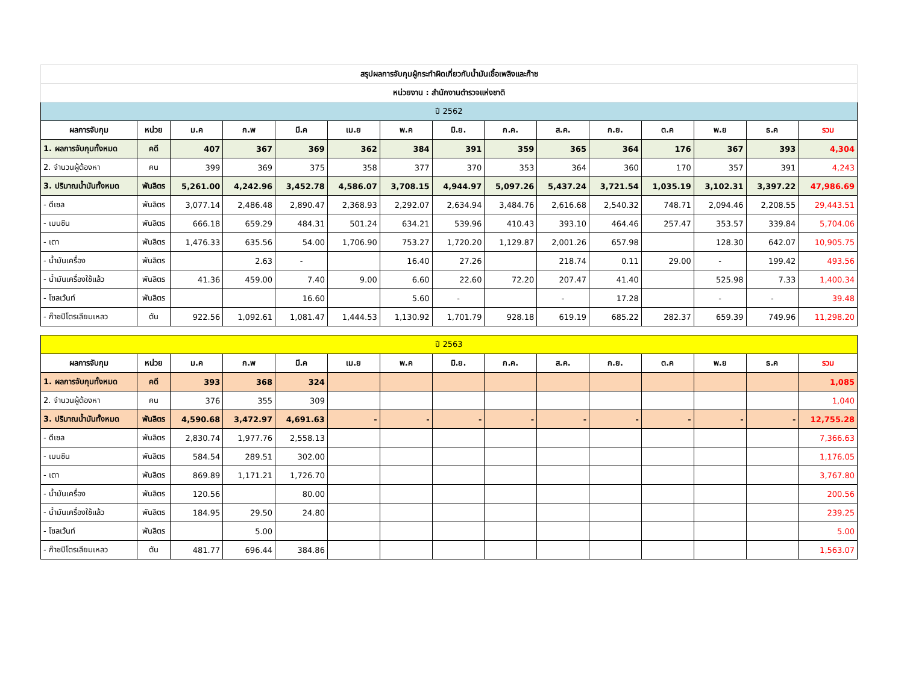| สรุปผลการจับกุมผู้กระทำผิดเกี่ยวกับน้ำมันเชื้อเพลิงและก๊าซ | | | | | | | | | | | | | | |
| หน่วยงาน : สำนักงานตำรวจแห่งชาติ | | | | | | | | | | | | | | |
| ปี 2562 | | | | | | | | | | | | | | |
| ผลการจับกุม | หน่วย | ม.ค | ก.พ | มี.ค | เม.ย | พ.ค | มิ.ย. | ก.ค. | ส.ค. | ก.ย. | ต.ค | พ.ย | ธ.ค | รวม |
| 1. ผลการจับกุมทั้งหมด | คดี | 407 | 367 | 369 | 362 | 384 | 391 | 359 | 365 | 364 | 176 | 367 | 393 | 4,304 |
| 2. จำนวนผู้ต้องหา | คน | 399 | 369 | 375 | 358 | 377 | 370 | 353 | 364 | 360 | 170 | 357 | 391 | 4,243 |
| 3. ปริมาณน้ำมันทั้งหมด | พันลิตร | 5,261.00 | 4,242.96 | 3,452.78 | 4,586.07 | 3,708.15 | 4,944.97 | 5,097.26 | 5,437.24 | 3,721.54 | 1,035.19 | 3,102.31 | 3,397.22 | 47,986.69 |
| - ดีเซล | พันลิตร | 3,077.14 | 2,486.48 | 2,890.47 | 2,368.93 | 2,292.07 | 2,634.94 | 3,484.76 | 2,616.68 | 2,540.32 | 748.71 | 2,094.46 | 2,208.55 | 29,443.51 |
| - เบนซิน | พันลิตร | 666.18 | 659.29 | 484.31 | 501.24 | 634.21 | 539.96 | 410.43 | 393.10 | 464.46 | 257.47 | 353.57 | 339.84 | 5,704.06 |
| - เตา | พันลิตร | 1,476.33 | 635.56 | 54.00 | 1,706.90 | 753.27 | 1,720.20 | 1,129.87 | 2,001.26 | 657.98 | | 128.30 | 642.07 | 10,905.75 |
| - น้ำมันเครื่อง | พันลิตร | | 2.63 | - | | 16.40 | 27.26 | | 218.74 | 0.11 | 29.00 | - | 199.42 | 493.56 |
| - น้ำมันเครื่องใช้แล้ว | พันลิตร | 41.36 | 459.00 | 7.40 | 9.00 | 6.60 | 22.60 | 72.20 | 207.47 | 41.40 | | 525.98 | 7.33 | 1,400.34 |
| - โซลเว้นท์ | พันลิตร | | | 16.60 | | 5.60 | - | | - | 17.28 | | - | - | 39.48 |
| - ก๊าซปิโตรเลียมเหลว | ตัน | 922.56 | 1,092.61 | 1,081.47 | 1,444.53 | 1,130.92 | 1,701.79 | 928.18 | 619.19 | 685.22 | 282.37 | 659.39 | 749.96 | 11,298.20 |
| ปี 2563 | | | | | | | | | | | | | | |
| ผลการจับกุม | หน่วย | ม.ค | ก.พ | มี.ค | เม.ย | พ.ค | มิ.ย. | ก.ค. | ส.ค. | ก.ย. | ต.ค | พ.ย | ธ.ค | รวม |
| 1. ผลการจับกุมทั้งหมด | คดี | 393 | 368 | 324 | | | | | | | | | | 1,085 |
| 2. จำนวนผู้ต้องหา | คน | 376 | 355 | 309 | | | | | | | | | | 1,040 |
| 3. ปริมาณน้ำมันทั้งหมด | พันลิตร | 4,590.68 | 3,472.97 | 4,691.63 | - | - | - | - | - | - | - | - | - | 12,755.28 |
| - ดีเซล | พันลิตร | 2,830.74 | 1,977.76 | 2,558.13 | | | | | | | | | | 7,366.63 |
| - เบนซิน | พันลิตร | 584.54 | 289.51 | 302.00 | | | | | | | | | | 1,176.05 |
| - เตา | พันลิตร | 869.89 | 1,171.21 | 1,726.70 | | | | | | | | | | 3,767.80 |
| - น้ำมันเครื่อง | พันลิตร | 120.56 | | 80.00 | | | | | | | | | | 200.56 |
| - น้ำมันเครื่องใช้แล้ว | พันลิตร | 184.95 | 29.50 | 24.80 | | | | | | | | | | 239.25 |
| - โซลเว้นท์ | พันลิตร | | 5.00 | | | | | | | | | | | 5.00 |
| - ก๊าซปิโตรเลียมเหลว | ตัน | 481.77 | 696.44 | 384.86 | | | | | | | | | | 1,563.07 |